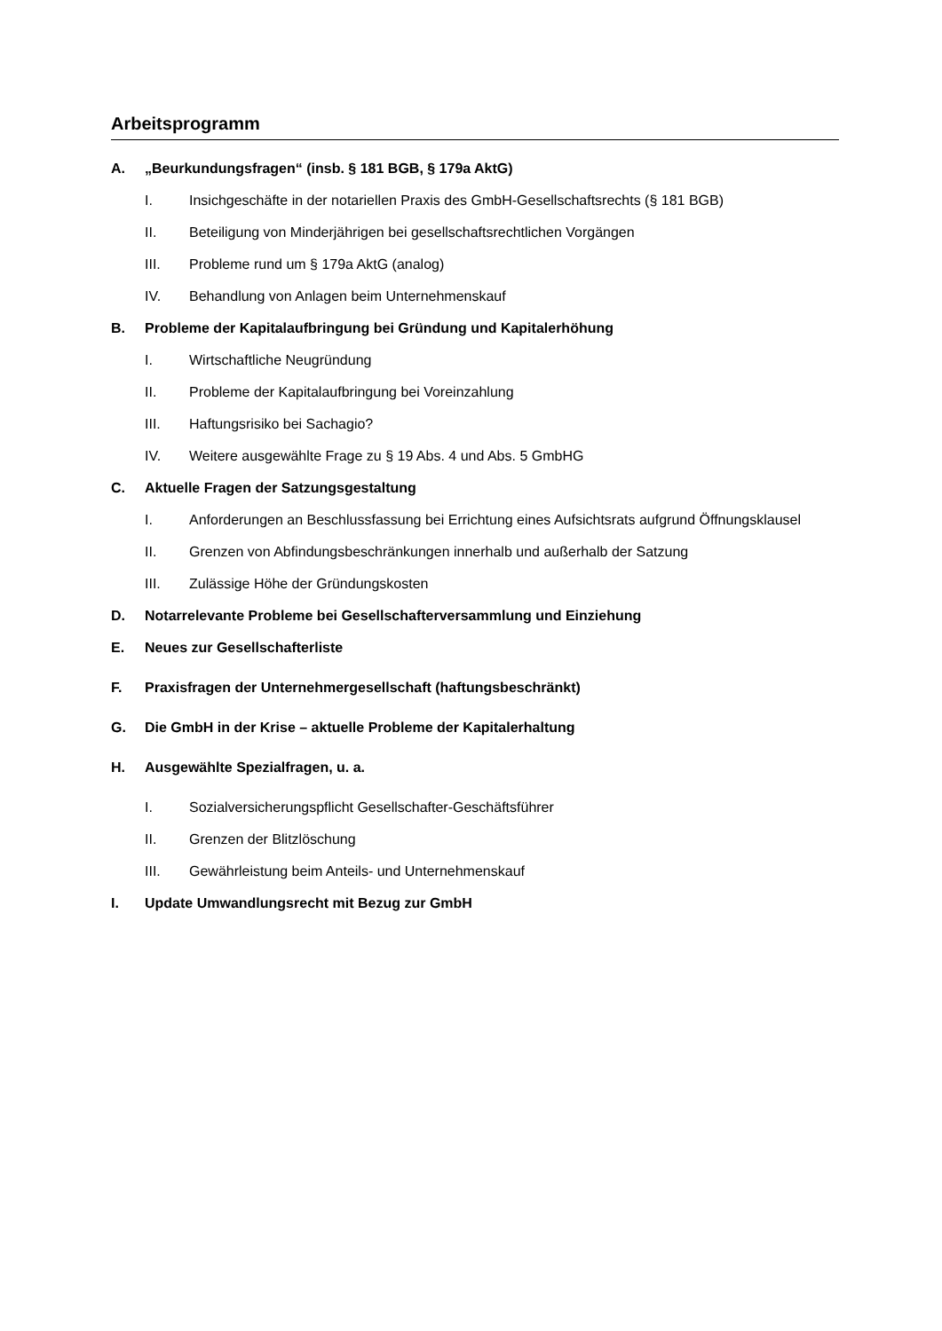Arbeitsprogramm
A. „Beurkundungsfragen“ (insb. § 181 BGB, § 179a AktG)
I. Insichgeschäfte in der notariellen Praxis des GmbH-Gesellschaftsrechts (§ 181 BGB)
II. Beteiligung von Minderjährigen bei gesellschaftsrechtlichen Vorgängen
III. Probleme rund um § 179a AktG (analog)
IV. Behandlung von Anlagen beim Unternehmenskauf
B. Probleme der Kapitalaufbringung bei Gründung und Kapitalerhöhung
I. Wirtschaftliche Neugründung
II. Probleme der Kapitalaufbringung bei Voreinzahlung
III. Haftungsrisiko bei Sachagio?
IV. Weitere ausgewählte Frage zu § 19 Abs. 4 und Abs. 5 GmbHG
C. Aktuelle Fragen der Satzungsgestaltung
I. Anforderungen an Beschlussfassung bei Errichtung eines Aufsichtsrats aufgrund Öffnungsklausel
II. Grenzen von Abfindungsbeschränkungen innerhalb und außerhalb der Satzung
III. Zulässige Höhe der Gründungskosten
D. Notarrelevante Probleme bei Gesellschafterversammlung und Einziehung
E. Neues zur Gesellschafterliste
F. Praxisfragen der Unternehmergesellschaft (haftungsbeschränkt)
G. Die GmbH in der Krise – aktuelle Probleme der Kapitalerhaltung
H. Ausgewählte Spezialfragen, u. a.
I. Sozialversicherungspflicht Gesellschafter-Geschäftsführer
II. Grenzen der Blitzlöschung
III. Gewährleistung beim Anteils- und Unternehmenskauf
I. Update Umwandlungsrecht mit Bezug zur GmbH